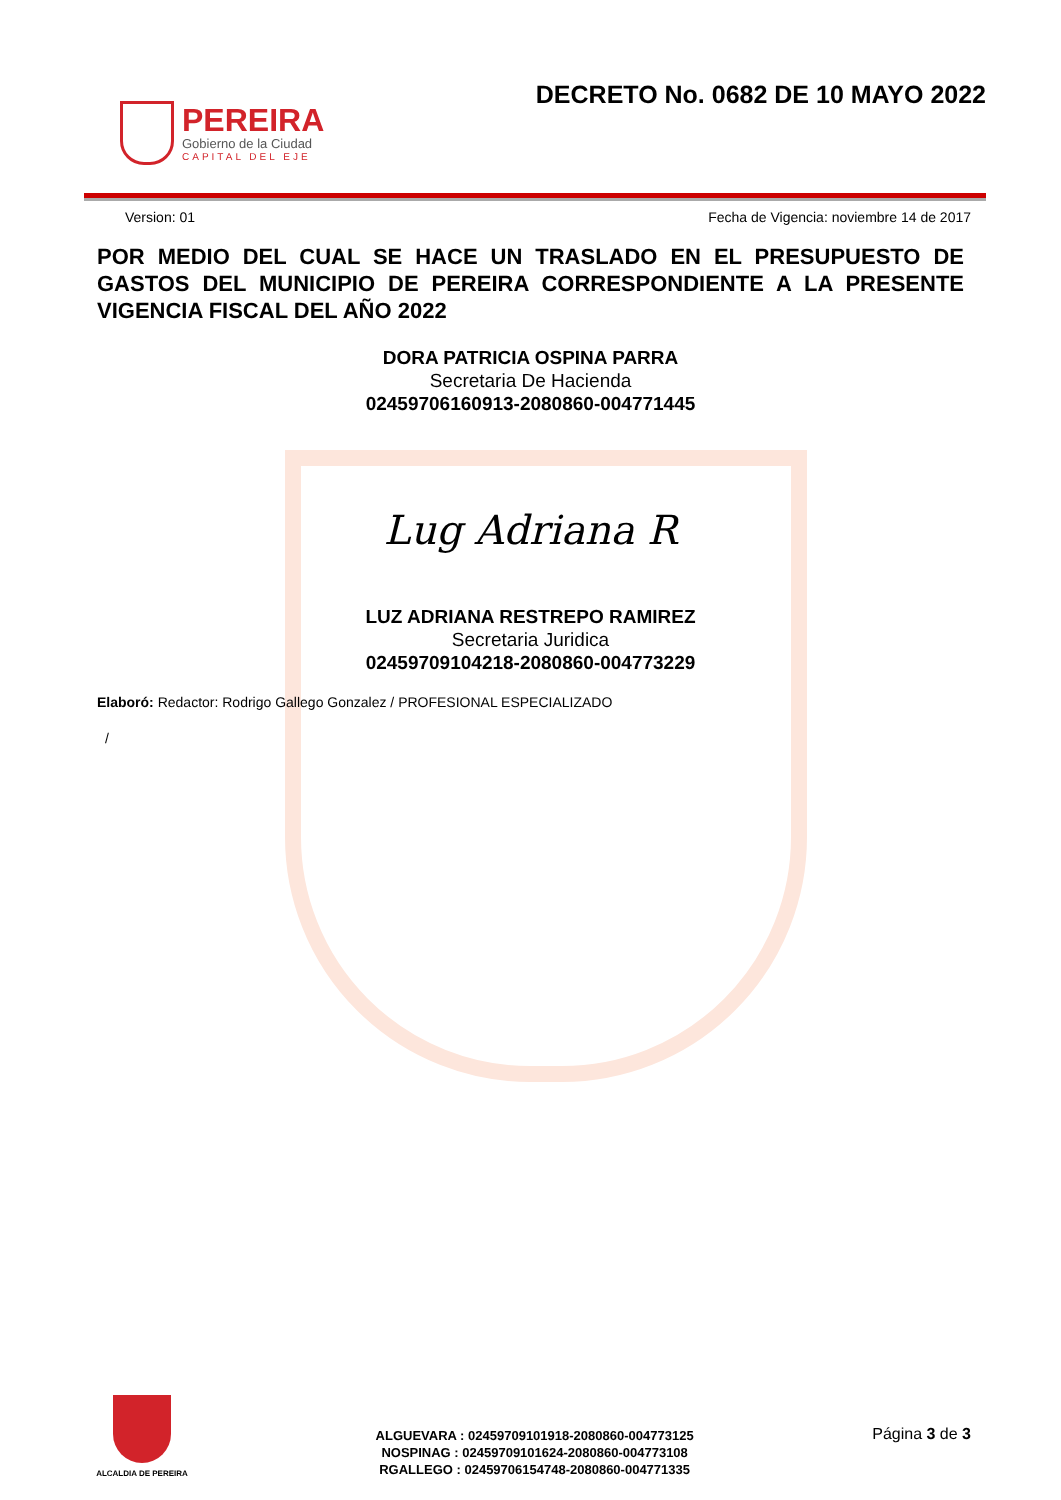PEREIRA
Gobierno de la Ciudad
CAPITAL DEL EJE
DECRETO No. 0682 DE 10 MAYO 2022
Version: 01 Fecha de Vigencia: noviembre 14 de 2017
POR MEDIO DEL CUAL SE HACE UN TRASLADO EN EL PRESUPUESTO DE GASTOS DEL MUNICIPIO DE PEREIRA CORRESPONDIENTE A LA PRESENTE VIGENCIA FISCAL DEL AÑO 2022
DORA PATRICIA OSPINA PARRA
Secretaria De Hacienda
02459706160913-2080860-004771445
Lug Adriana R
LUZ ADRIANA RESTREPO RAMIREZ
Secretaria Juridica
02459709104218-2080860-004773229
Elaboró: Redactor: Rodrigo Gallego Gonzalez / PROFESIONAL ESPECIALIZADO
/
ALCALDIA DE PEREIRA
ALGUEVARA : 02459709101918-2080860-004773125
NOSPINAG : 02459709101624-2080860-004773108
RGALLEGO : 02459706154748-2080860-004771335
Página 3 de 3